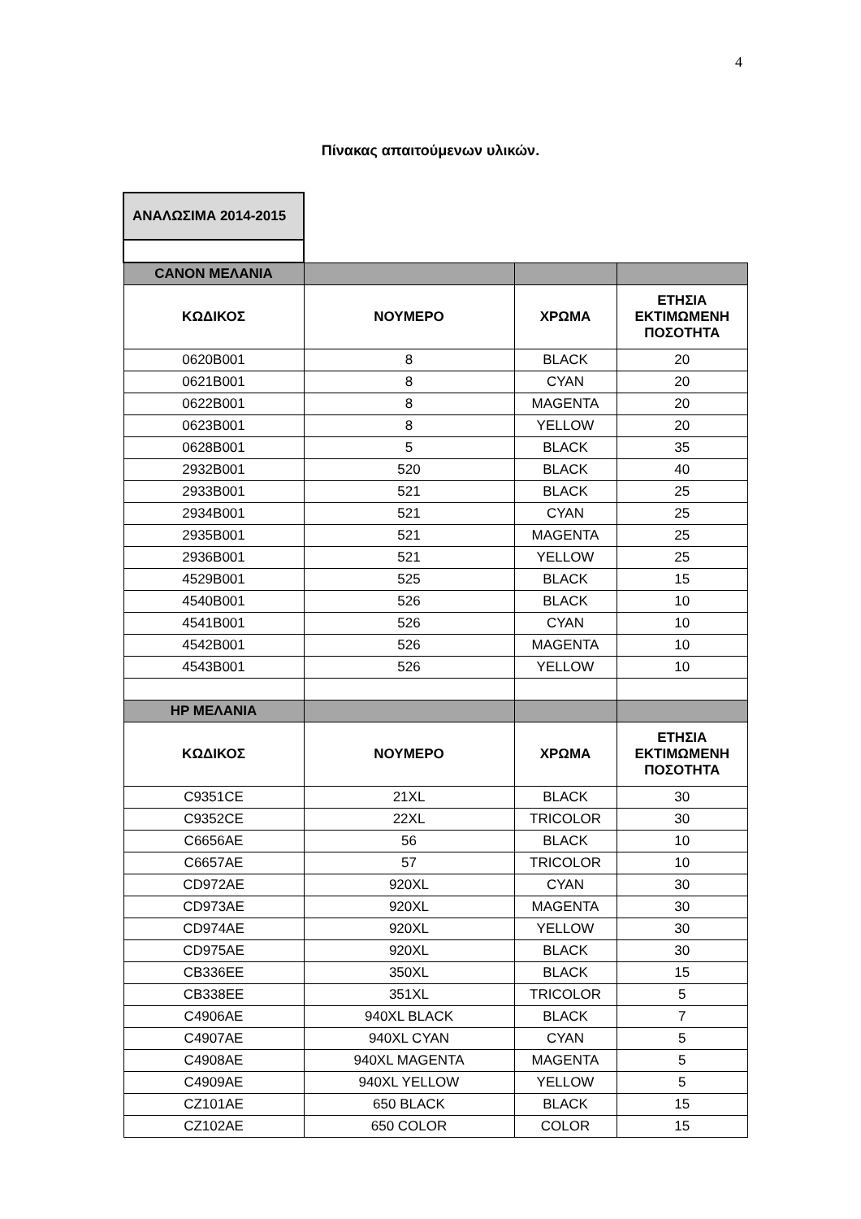4
Πίνακας απαιτούμενων υλικών.
| ΑΝΑΛΩΣΙΜΑ 2014-2015 | | | |
| CANON ΜΕΛΑΝΙΑ | | | |
| ΚΩΔΙΚΟΣ | ΝΟΥΜΕΡΟ | ΧΡΩΜΑ | ΕΤΗΣΙΑ ΕΚΤΙΜΩΜΕΝΗ ΠΟΣΟΤΗΤΑ |
| 0620B001 | 8 | BLACK | 20 |
| 0621B001 | 8 | CYAN | 20 |
| 0622B001 | 8 | MAGENTA | 20 |
| 0623B001 | 8 | YELLOW | 20 |
| 0628B001 | 5 | BLACK | 35 |
| 2932B001 | 520 | BLACK | 40 |
| 2933B001 | 521 | BLACK | 25 |
| 2934B001 | 521 | CYAN | 25 |
| 2935B001 | 521 | MAGENTA | 25 |
| 2936B001 | 521 | YELLOW | 25 |
| 4529B001 | 525 | BLACK | 15 |
| 4540B001 | 526 | BLACK | 10 |
| 4541B001 | 526 | CYAN | 10 |
| 4542B001 | 526 | MAGENTA | 10 |
| 4543B001 | 526 | YELLOW | 10 |
| HP ΜΕΛΑΝΙΑ | | | |
| ΚΩΔΙΚΟΣ | ΝΟΥΜΕΡΟ | ΧΡΩΜΑ | ΕΤΗΣΙΑ ΕΚΤΙΜΩΜΕΝΗ ΠΟΣΟΤΗΤΑ |
| C9351CE | 21XL | BLACK | 30 |
| C9352CE | 22XL | TRICOLOR | 30 |
| C6656AE | 56 | BLACK | 10 |
| C6657AE | 57 | TRICOLOR | 10 |
| CD972AE | 920XL | CYAN | 30 |
| CD973AE | 920XL | MAGENTA | 30 |
| CD974AE | 920XL | YELLOW | 30 |
| CD975AE | 920XL | BLACK | 30 |
| CB336EE | 350XL | BLACK | 15 |
| CB338EE | 351XL | TRICOLOR | 5 |
| C4906AE | 940XL BLACK | BLACK | 7 |
| C4907AE | 940XL CYAN | CYAN | 5 |
| C4908AE | 940XL MAGENTA | MAGENTA | 5 |
| C4909AE | 940XL YELLOW | YELLOW | 5 |
| CZ101AE | 650 BLACK | BLACK | 15 |
| CZ102AE | 650 COLOR | COLOR | 15 |